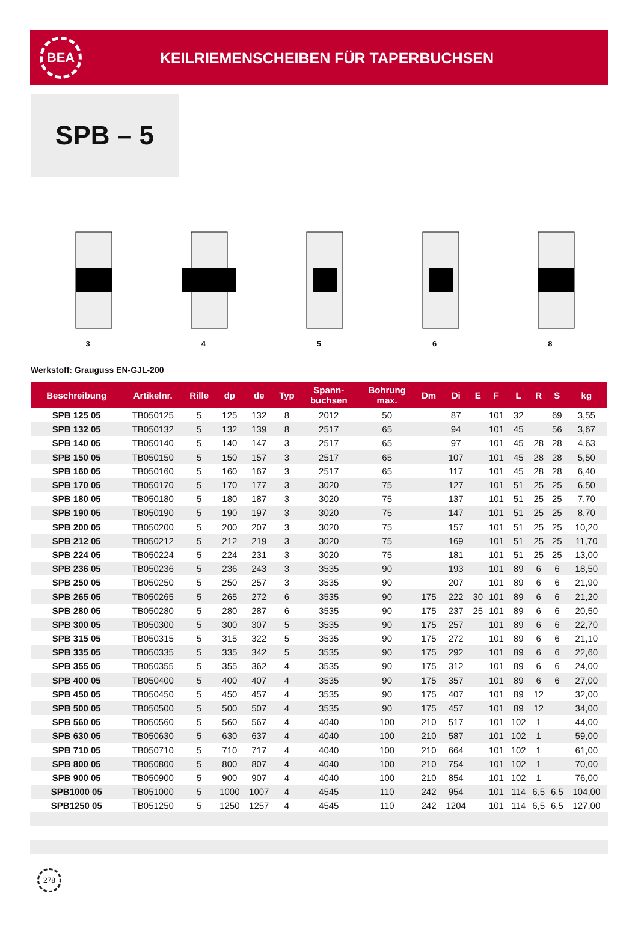BEA
KEILRIEMENSCHEIBEN FÜR TAPERBUCHSEN
SPB – 5
3
4
5
6
8
Werkstoff: Grauguss EN-GJL-200
| Beschreibung | Artikelnr. | Rille | dp | de | Typ | Spann- buchsen | Bohrung max. | Dm | Di | E | F | L | R | S | kg |
| --- | --- | --- | --- | --- | --- | --- | --- | --- | --- | --- | --- | --- | --- | --- | --- |
| SPB 125 05 | TB050125 | 5 | 125 | 132 | 8 | 2012 | 50 | | 87 | | 101 | 32 | | 69 | 3,55 |
| SPB 132 05 | TB050132 | 5 | 132 | 139 | 8 | 2517 | 65 | | 94 | | 101 | 45 | | 56 | 3,67 |
| SPB 140 05 | TB050140 | 5 | 140 | 147 | 3 | 2517 | 65 | | 97 | | 101 | 45 | 28 | 28 | 4,63 |
| SPB 150 05 | TB050150 | 5 | 150 | 157 | 3 | 2517 | 65 | | 107 | | 101 | 45 | 28 | 28 | 5,50 |
| SPB 160 05 | TB050160 | 5 | 160 | 167 | 3 | 2517 | 65 | | 117 | | 101 | 45 | 28 | 28 | 6,40 |
| SPB 170 05 | TB050170 | 5 | 170 | 177 | 3 | 3020 | 75 | | 127 | | 101 | 51 | 25 | 25 | 6,50 |
| SPB 180 05 | TB050180 | 5 | 180 | 187 | 3 | 3020 | 75 | | 137 | | 101 | 51 | 25 | 25 | 7,70 |
| SPB 190 05 | TB050190 | 5 | 190 | 197 | 3 | 3020 | 75 | | 147 | | 101 | 51 | 25 | 25 | 8,70 |
| SPB 200 05 | TB050200 | 5 | 200 | 207 | 3 | 3020 | 75 | | 157 | | 101 | 51 | 25 | 25 | 10,20 |
| SPB 212 05 | TB050212 | 5 | 212 | 219 | 3 | 3020 | 75 | | 169 | | 101 | 51 | 25 | 25 | 11,70 |
| SPB 224 05 | TB050224 | 5 | 224 | 231 | 3 | 3020 | 75 | | 181 | | 101 | 51 | 25 | 25 | 13,00 |
| SPB 236 05 | TB050236 | 5 | 236 | 243 | 3 | 3535 | 90 | | 193 | | 101 | 89 | 6 | 6 | 18,50 |
| SPB 250 05 | TB050250 | 5 | 250 | 257 | 3 | 3535 | 90 | | 207 | | 101 | 89 | 6 | 6 | 21,90 |
| SPB 265 05 | TB050265 | 5 | 265 | 272 | 6 | 3535 | 90 | 175 | 222 | 30 | 101 | 89 | 6 | 6 | 21,20 |
| SPB 280 05 | TB050280 | 5 | 280 | 287 | 6 | 3535 | 90 | 175 | 237 | 25 | 101 | 89 | 6 | 6 | 20,50 |
| SPB 300 05 | TB050300 | 5 | 300 | 307 | 5 | 3535 | 90 | 175 | 257 | | 101 | 89 | 6 | 6 | 22,70 |
| SPB 315 05 | TB050315 | 5 | 315 | 322 | 5 | 3535 | 90 | 175 | 272 | | 101 | 89 | 6 | 6 | 21,10 |
| SPB 335 05 | TB050335 | 5 | 335 | 342 | 5 | 3535 | 90 | 175 | 292 | | 101 | 89 | 6 | 6 | 22,60 |
| SPB 355 05 | TB050355 | 5 | 355 | 362 | 4 | 3535 | 90 | 175 | 312 | | 101 | 89 | 6 | 6 | 24,00 |
| SPB 400 05 | TB050400 | 5 | 400 | 407 | 4 | 3535 | 90 | 175 | 357 | | 101 | 89 | 6 | 6 | 27,00 |
| SPB 450 05 | TB050450 | 5 | 450 | 457 | 4 | 3535 | 90 | 175 | 407 | | 101 | 89 | 12 | | 32,00 |
| SPB 500 05 | TB050500 | 5 | 500 | 507 | 4 | 3535 | 90 | 175 | 457 | | 101 | 89 | 12 | | 34,00 |
| SPB 560 05 | TB050560 | 5 | 560 | 567 | 4 | 4040 | 100 | 210 | 517 | | 101 | 102 | 1 | | 44,00 |
| SPB 630 05 | TB050630 | 5 | 630 | 637 | 4 | 4040 | 100 | 210 | 587 | | 101 | 102 | 1 | | 59,00 |
| SPB 710 05 | TB050710 | 5 | 710 | 717 | 4 | 4040 | 100 | 210 | 664 | | 101 | 102 | 1 | | 61,00 |
| SPB 800 05 | TB050800 | 5 | 800 | 807 | 4 | 4040 | 100 | 210 | 754 | | 101 | 102 | 1 | | 70,00 |
| SPB 900 05 | TB050900 | 5 | 900 | 907 | 4 | 4040 | 100 | 210 | 854 | | 101 | 102 | 1 | | 76,00 |
| SPB1000 05 | TB051000 | 5 | 1000 | 1007 | 4 | 4545 | 110 | 242 | 954 | | 101 | 114 | 6,5 | 6,5 | 104,00 |
| SPB1250 05 | TB051250 | 5 | 1250 | 1257 | 4 | 4545 | 110 | 242 | 1204 | | 101 | 114 | 6,5 | 6,5 | 127,00 |
278